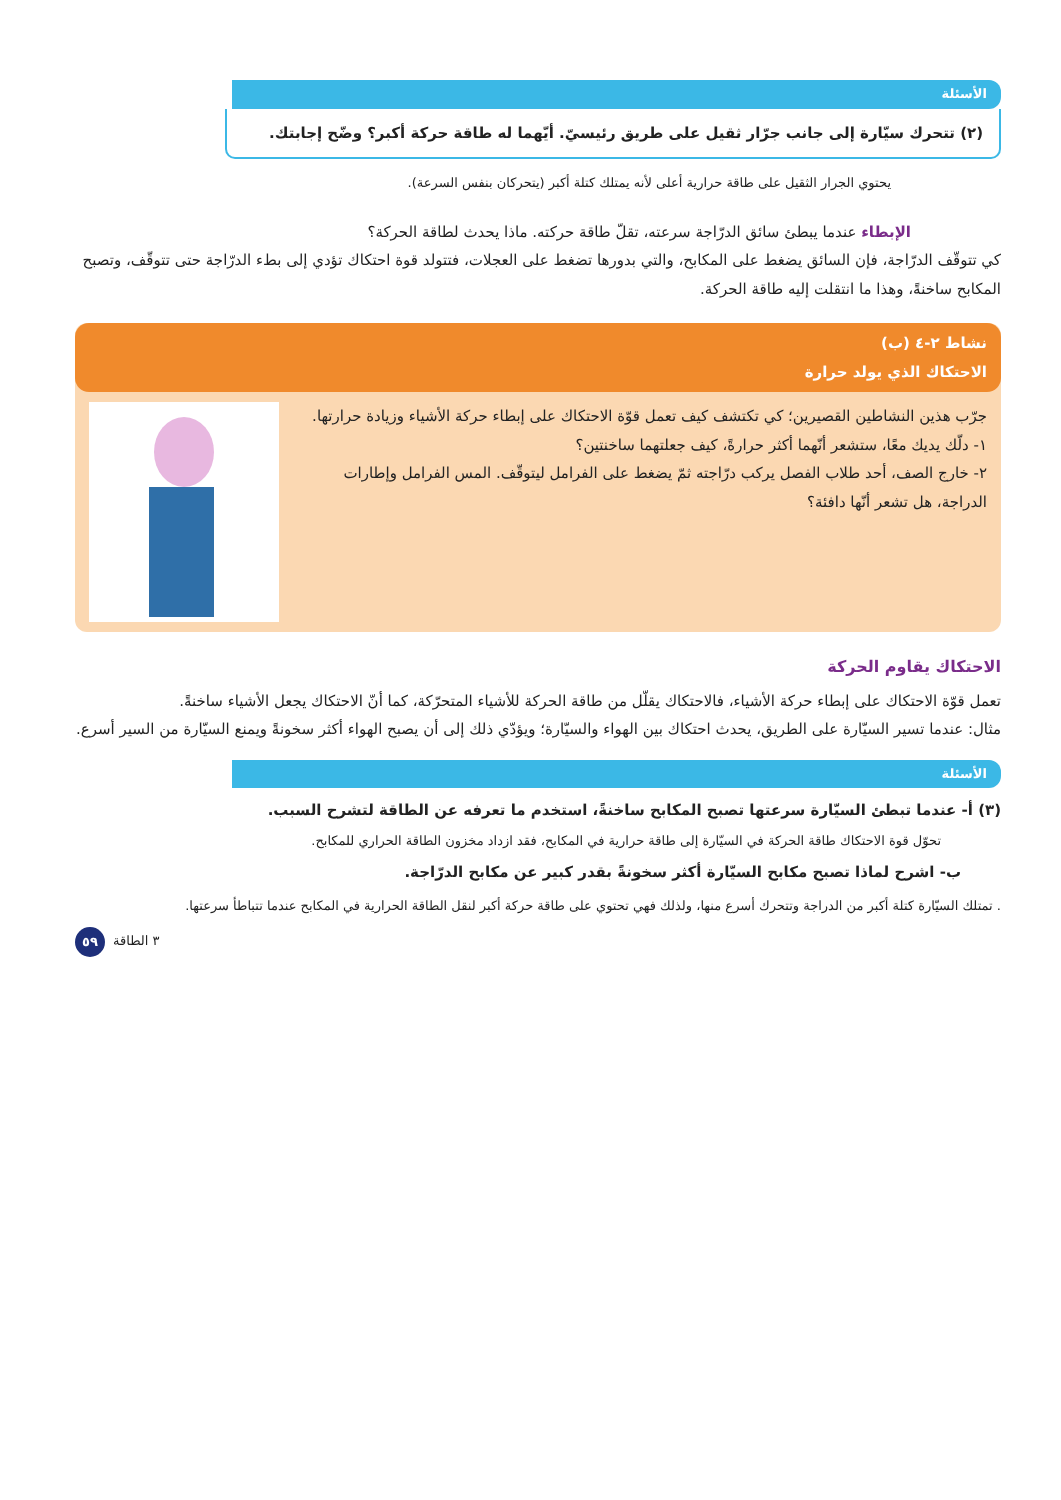الأسئلة
(٢) تتحرك سيّارة إلى جانب جرّار ثقيل على طريق رئيسيّ. أيّهما له طاقة حركة أكبر؟ وضّح إجابتك.
يحتوي الجرار الثقيل على طاقة حرارية أعلى لأنه يمتلك كتلة أكبر (يتحركان بنفس السرعة).
الإبطاء عندما يبطئ سائق الدرّاجة سرعته، تقلّ طاقة حركته. ماذا يحدث لطاقة الحركة؟
كي تتوقّف الدرّاجة، فإن السائق يضغط على المكابح، والتي بدورها تضغط على العجلات، فتتولد قوة احتكاك تؤدي إلى بطء الدرّاجة حتى تتوقّف، وتصبح المكابح ساخنةً، وهذا ما انتقلت إليه طاقة الحركة.
نشاط ٢-٤ (ب)
الاحتكاك الذي يولد حرارة
جرّب هذين النشاطين القصيرين؛ كي تكتشف كيف تعمل قوّة الاحتكاك على إبطاء حركة الأشياء وزيادة حرارتها.
١- دلّك يديك معًا، ستشعر أنّهما أكثر حرارةً، كيف جعلتهما ساخنتين؟
٢- خارج الصف، أحد طلاب الفصل يركب درّاجته ثمّ يضغط على الفرامل ليتوقّف. المس الفرامل وإطارات الدراجة، هل تشعر أنّها دافئة؟
الاحتكاك يقاوم الحركة
تعمل قوّة الاحتكاك على إبطاء حركة الأشياء، فالاحتكاك يقلّل من طاقة الحركة للأشياء المتحرّكة، كما أنّ الاحتكاك يجعل الأشياء ساخنةً.
مثال: عندما تسير السيّارة على الطريق، يحدث احتكاك بين الهواء والسيّارة؛ ويؤدّي ذلك إلى أن يصبح الهواء أكثر سخونةً ويمنع السيّارة من السير أسرع.
الأسئلة
(٣) أ- عندما تبطئ السيّارة سرعتها تصبح المكابح ساخنةً، استخدم ما تعرفه عن الطاقة لتشرح السبب.
تحوّل قوة الاحتكاك طاقة الحركة في السيّارة إلى طاقة حرارية في المكابح، فقد ازداد مخزون الطاقة الحراري للمكابح.
ب- اشرح لماذا تصبح مكابح السيّارة أكثر سخونةً بقدر كبير عن مكابح الدرّاجة.
. تمتلك السيّارة كتلة أكبر من الدراجة وتتحرك أسرع منها، ولذلك فهي تحتوي على طاقة حركة أكبر لنقل الطاقة الحرارية في المكابح عندما تتباطأ سرعتها.
٣ الطاقة ٥٩